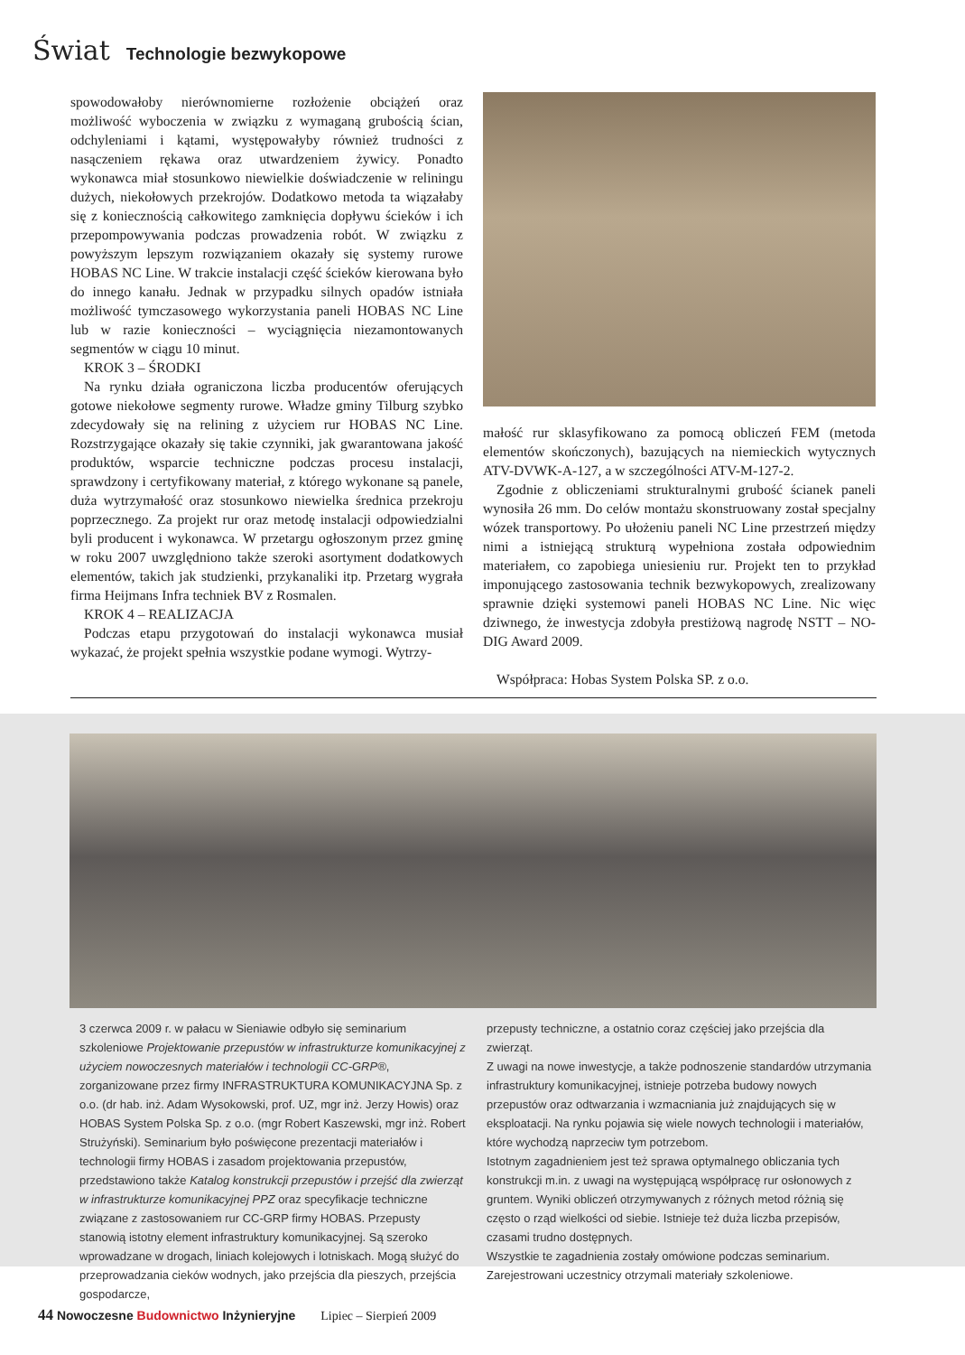Świat Technologie bezwykopowe
spowodowałoby nierównomierne rozłożenie obciążeń oraz możliwość wyboczenia w związku z wymaganą grubością ścian, odchyleniami i kątami, występowałyby również trudności z nasączeniem rękawa oraz utwardzeniem żywicy. Ponadto wykonawca miał stosunkowo niewielkie doświadczenie w reliningu dużych, niekołowych przekrojów. Dodatkowo metoda ta wiązałaby się z koniecznością całkowitego zamknięcia dopływu ścieków i ich przepompowywania podczas prowadzenia robót. W związku z powyższym lepszym rozwiązaniem okazały się systemy rurowe HOBAS NC Line. W trakcie instalacji część ścieków kierowana było do innego kanału. Jednak w przypadku silnych opadów istniała możliwość tymczasowego wykorzystania paneli HOBAS NC Line lub w razie konieczności – wyciągnięcia niezamontowanych segmentów w ciągu 10 minut.
KROK 3 – ŚRODKI
Na rynku działa ograniczona liczba producentów oferujących gotowe niekołowe segmenty rurowe. Władze gminy Tilburg szybko zdecydowały się na relining z użyciem rur HOBAS NC Line. Rozstrzygające okazały się takie czynniki, jak gwarantowana jakość produktów, wsparcie techniczne podczas procesu instalacji, sprawdzony i certyfikowany materiał, z którego wykonane są panele, duża wytrzymałość oraz stosunkowo niewielka średnica przekroju poprzecznego. Za projekt rur oraz metodę instalacji odpowiedzialni byli producent i wykonawca. W przetargu ogłoszonym przez gminę w roku 2007 uwzględniono także szeroki asortyment dodatkowych elementów, takich jak studzienki, przykanaliki itp. Przetarg wygrała firma Heijmans Infra techniek BV z Rosmalen.
KROK 4 – REALIZACJA
Podczas etapu przygotowań do instalacji wykonawca musiał wykazać, że projekt spełnia wszystkie podane wymogi. Wytrzy-
małość rur sklasyfikowano za pomocą obliczeń FEM (metoda elementów skończonych), bazujących na niemieckich wytycznych ATV-DVWK-A-127, a w szczególności ATV-M-127-2.
Zgodnie z obliczeniami strukturalnymi grubość ścianek paneli wynosiła 26 mm. Do celów montażu skonstruowany został specjalny wózek transportowy. Po ułożeniu paneli NC Line przestrzeń między nimi a istniejącą strukturą wypełniona została odpowiednim materiałem, co zapobiega uniesieniu rur. Projekt ten to przykład imponującego zastosowania technik bezwykopowych, zrealizowany sprawnie dzięki systemowi paneli HOBAS NC Line. Nic więc dziwnego, że inwestycja zdobyła prestiżową nagrodę NSTT – NO-DIG Award 2009.
Współpraca: Hobas System Polska SP. z o.o.
3 czerwca 2009 r. w pałacu w Sieniawie odbyło się seminarium szkoleniowe Projektowanie przepustów w infrastrukturze komunikacyjnej z użyciem nowoczesnych materiałów i technologii CC-GRP®, zorganizowane przez firmy INFRASTRUKTURA KOMUNIKACYJNA Sp. z o.o. (dr hab. inż. Adam Wysokowski, prof. UZ, mgr inż. Jerzy Howis) oraz HOBAS System Polska Sp. z o.o. (mgr Robert Kaszewski, mgr inż. Robert Strużyński). Seminarium było poświęcone prezentacji materiałów i technologii firmy HOBAS i zasadom projektowania przepustów, przedstawiono także Katalog konstrukcji przepustów i przejść dla zwierząt w infrastrukturze komunikacyjnej PPZ oraz specyfikacje techniczne związane z zastosowaniem rur CC-GRP firmy HOBAS. Przepusty stanowią istotny element infrastruktury komunikacyjnej. Są szeroko wprowadzane w drogach, liniach kolejowych i lotniskach. Mogą służyć do przeprowadzania cieków wodnych, jako przejścia dla pieszych, przejścia gospodarcze,
przepusty techniczne, a ostatnio coraz częściej jako przejścia dla zwierząt.
Z uwagi na nowe inwestycje, a także podnoszenie standardów utrzymania infrastruktury komunikacyjnej, istnieje potrzeba budowy nowych przepustów oraz odtwarzania i wzmacniania już znajdujących się w eksploatacji. Na rynku pojawia się wiele nowych technologii i materiałów, które wychodzą naprzeciw tym potrzebom.
Istotnym zagadnieniem jest też sprawa optymalnego obliczania tych konstrukcji m.in. z uwagi na występującą współpracę rur osłonowych z gruntem. Wyniki obliczeń otrzymywanych z różnych metod różnią się często o rząd wielkości od siebie. Istnieje też duża liczba przepisów, czasami trudno dostępnych.
Wszystkie te zagadnienia zostały omówione podczas seminarium. Zarejestrowani uczestnicy otrzymali materiały szkoleniowe.
44 Nowoczesne Budownictwo Inżynieryjne Lipiec – Sierpień 2009